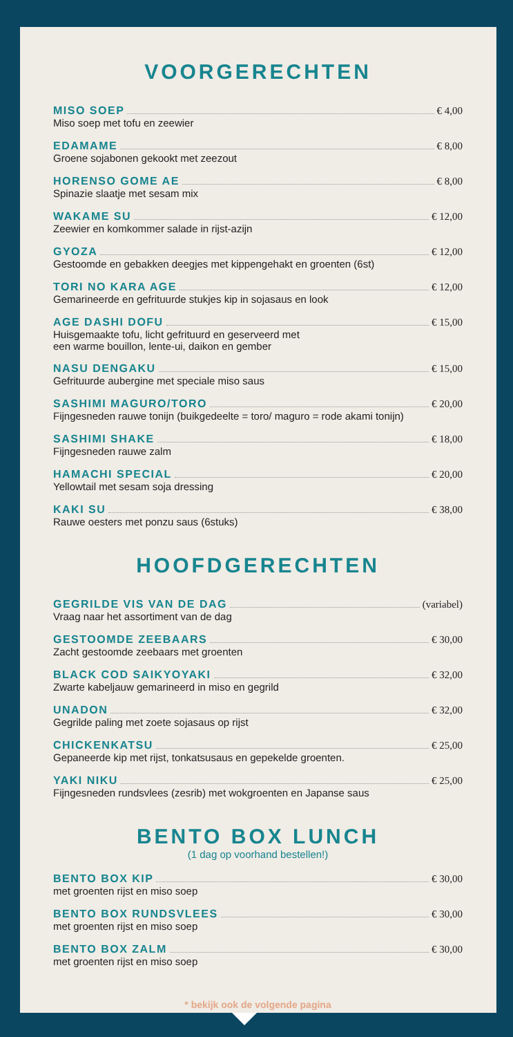VOORGERECHTEN
MISO SOEP € 4,00
Miso soep met tofu en zeewier
EDAMAME € 8,00
Groene sojabonen gekookt met zeezout
HORENSO GOME AE € 8,00
Spinazie slaatje met sesam mix
WAKAME SU € 12,00
Zeewier en komkommer salade in rijst-azijn
GYOZA € 12,00
Gestoomde en gebakken deegjes met kippengehakt en groenten (6st)
TORI NO KARA AGE € 12,00
Gemarineerde en gefrituurde stukjes kip in sojasaus en look
AGE DASHI DOFU € 15,00
Huisgemaakte tofu, licht gefrituurd en geserveerd met
een warme bouillon, lente-ui, daikon en gember
NASU DENGAKU € 15,00
Gefrituurde aubergine met speciale miso saus
SASHIMI MAGURO/TORO € 20,00
Fijngesneden rauwe tonijn (buikgedeelte = toro/ maguro = rode akami tonijn)
SASHIMI SHAKE € 18,00
Fijngesneden rauwe zalm
HAMACHI SPECIAL € 20,00
Yellowtail met sesam soja dressing
KAKI SU € 38,00
Rauwe oesters met ponzu saus (6stuks)
HOOFDGERECHTEN
GEGRILDE VIS VAN DE DAG (variabel)
Vraag naar het assortiment van de dag
GESTOOMDE ZEEBAARS € 30,00
Zacht gestoomde zeebaars met groenten
BLACK COD SAIKYOYAKI € 32,00
Zwarte kabeljauw gemarineerd in miso en gegrild
UNADON € 32,00
Gegrilde paling met zoete sojasaus op rijst
CHICKENKATSU € 25,00
Gepaneerde kip met rijst, tonkatsusaus en gepekelde groenten.
YAKI NIKU € 25,00
Fijngesneden rundsvlees (zesrib) met wokgroenten en Japanse saus
BENTO BOX LUNCH
(1 dag op voorhand bestellen!)
BENTO BOX KIP € 30,00
met groenten rijst en miso soep
BENTO BOX RUNDSVLEES € 30,00
met groenten rijst en miso soep
BENTO BOX ZALM € 30,00
met groenten rijst en miso soep
* bekijk ook de volgende pagina